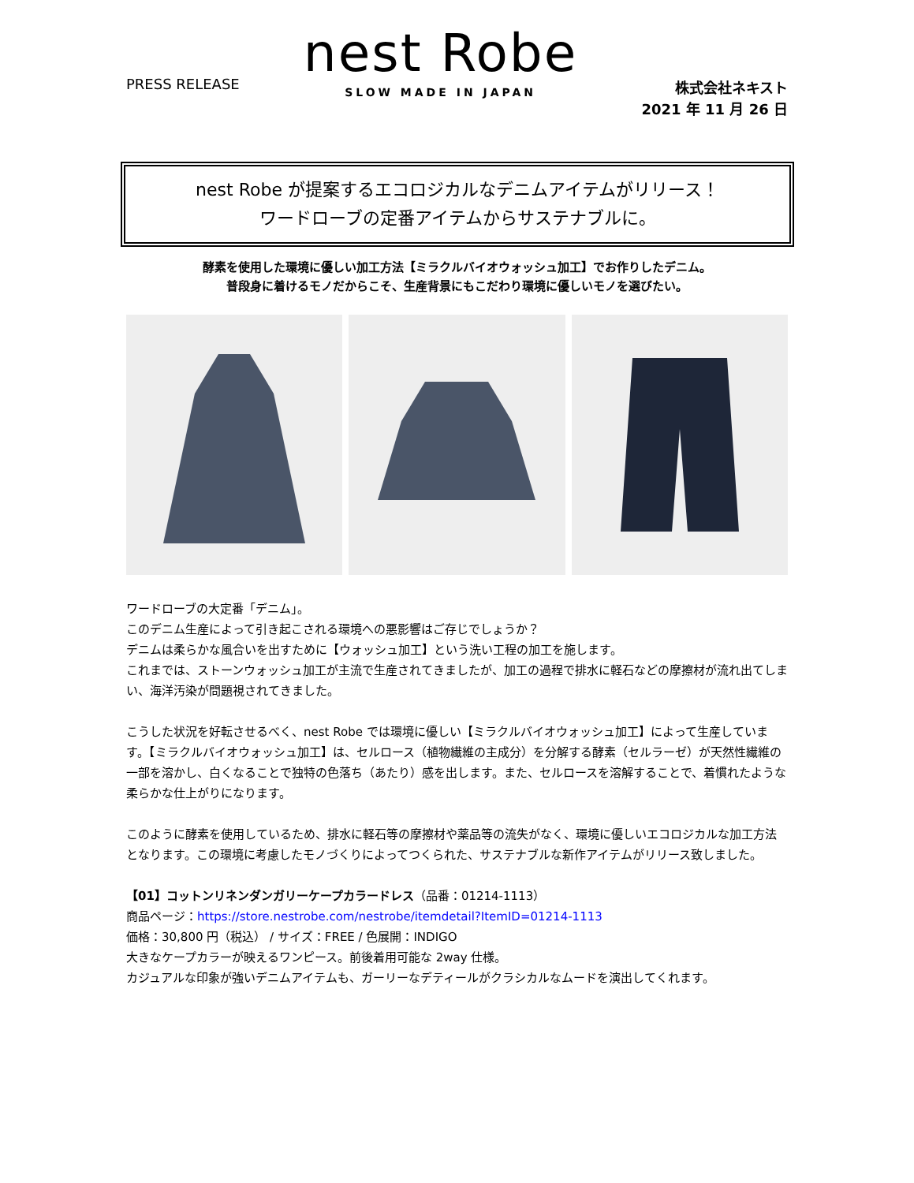PRESS RELEASE
nest Robe
SLOW MADE IN JAPAN
株式会社ネキスト
2021 年 11 月 26 日
nest Robe が提案するエコロジカルなデニムアイテムがリリース！
ワードローブの定番アイテムからサステナブルに。
酵素を使用した環境に優しい加工方法【ミラクルバイオウォッシュ加工】でお作りしたデニム。
普段身に着けるモノだからこそ、生産背景にもこだわり環境に優しいモノを選びたい。
ワードローブの大定番「デニム」。
このデニム生産によって引き起こされる環境への悪影響はご存じでしょうか？
デニムは柔らかな風合いを出すために【ウォッシュ加工】という洗い工程の加工を施します。
これまでは、ストーンウォッシュ加工が主流で生産されてきましたが、加工の過程で排水に軽石などの摩擦材が流れ出てしまい、海洋汚染が問題視されてきました。
こうした状況を好転させるべく、nest Robe では環境に優しい【ミラクルバイオウォッシュ加工】によって生産しています。【ミラクルバイオウォッシュ加工】は、セルロース（植物繊維の主成分）を分解する酵素（セルラーゼ）が天然性繊維の一部を溶かし、白くなることで独特の色落ち（あたり）感を出します。また、セルロースを溶解することで、着慣れたような柔らかな仕上がりになります。
このように酵素を使用しているため、排水に軽石等の摩擦材や薬品等の流失がなく、環境に優しいエコロジカルな加工方法となります。この環境に考慮したモノづくりによってつくられた、サステナブルな新作アイテムがリリース致しました。
【01】コットンリネンダンガリーケープカラードレス（品番：01214-1113）
商品ページ：https://store.nestrobe.com/nestrobe/itemdetail?ItemID=01214-1113
価格：30,800 円（税込） / サイズ：FREE / 色展開：INDIGO
大きなケープカラーが映えるワンピース。前後着用可能な 2way 仕様。
カジュアルな印象が強いデニムアイテムも、ガーリーなデティールがクラシカルなムードを演出してくれます。